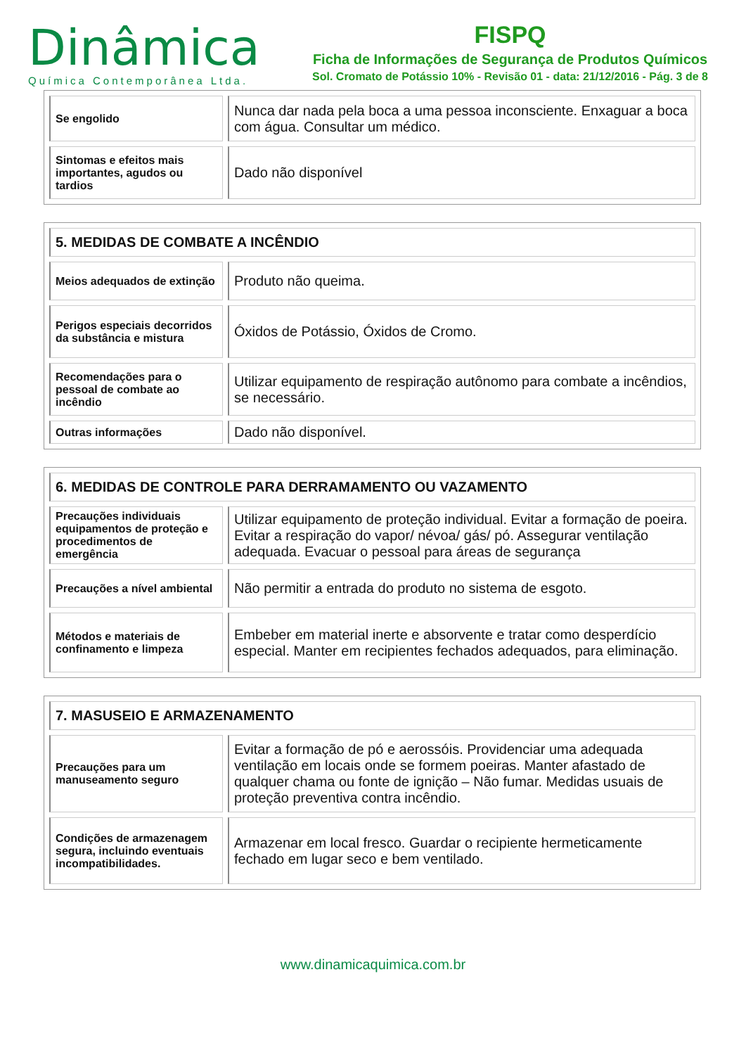Dinâmica
Química Contemporânea Ltda.
FISPQ
Ficha de Informações de Segurança de Produtos Químicos
Sol. Cromato de Potássio 10% - Revisão 01 - data: 21/12/2016 - Pág. 3 de 8
| Se engolido | Nunca dar nada pela boca a uma pessoa inconsciente. Enxaguar a boca com água. Consultar um médico. |
| Sintomas e efeitos mais importantes, agudos ou tardios | Dado não disponível |
| 5. MEDIDAS DE COMBATE A INCÊNDIO | |
| Meios adequados de extinção | Produto não queima. |
| Perigos especiais decorridos da substância e mistura | Óxidos de Potássio, Óxidos de Cromo. |
| Recomendações para o pessoal de combate ao incêndio | Utilizar equipamento de respiração autônomo para combate a incêndios, se necessário. |
| Outras informações | Dado não disponível. |
| 6. MEDIDAS DE CONTROLE PARA DERRAMAMENTO OU VAZAMENTO | |
| Precauções individuais equipamentos de proteção e procedimentos de emergência | Utilizar equipamento de proteção individual. Evitar a formação de poeira. Evitar a respiração do vapor/ névoa/ gás/ pó. Assegurar ventilação adequada. Evacuar o pessoal para áreas de segurança |
| Precauções a nível ambiental | Não permitir a entrada do produto no sistema de esgoto. |
| Métodos e materiais de confinamento e limpeza | Embeber em material inerte e absorvente e tratar como desperdício especial. Manter em recipientes fechados adequados, para eliminação. |
| 7. MASUSEIO E ARMAZENAMENTO | |
| Precauções para um manuseamento seguro | Evitar a formação de pó e aerossóis. Providenciar uma adequada ventilação em locais onde se formem poeiras. Manter afastado de qualquer chama ou fonte de ignição – Não fumar. Medidas usuais de proteção preventiva contra incêndio. |
| Condições de armazenagem segura, incluindo eventuais incompatibilidades. | Armazenar em local fresco. Guardar o recipiente hermeticamente fechado em lugar seco e bem ventilado. |
www.dinamicaquimica.com.br